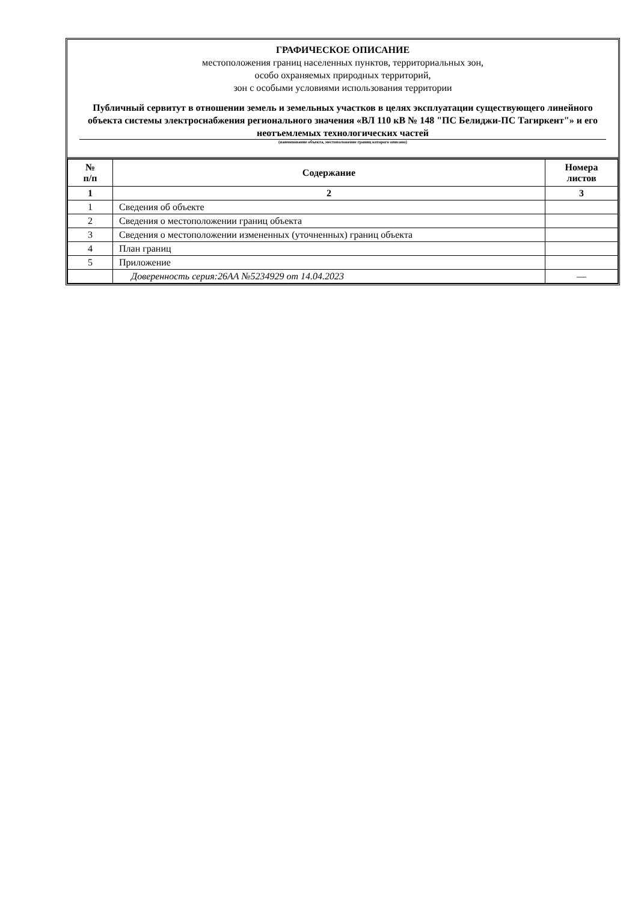ГРАФИЧЕСКОЕ ОПИСАНИЕ
местоположения границ населенных пунктов, территориальных зон,
особо охраняемых природных территорий,
зон с особыми условиями использования территории
Публичный сервитут в отношении земель и земельных участков в целях эксплуатации существующего линейного объекта системы электроснабжения регионального значения «ВЛ 110 кВ № 148 "ПС Белиджи-ПС Тагиркент"» и его неотъемлемых технологических частей
(наименование объекта, местоположение границ которого описано)
| № п/п | Содержание | Номера листов |
| --- | --- | --- |
| 1 | 2 | 3 |
| 1 | Сведения об объекте | |
| 2 | Сведения о местоположении границ объекта | |
| 3 | Сведения о местоположении измененных (уточненных) границ объекта | |
| 4 | План границ | |
| 5 | Приложение | |
| | Доверенность серия:26АА №5234929 от 14.04.2023 | — |